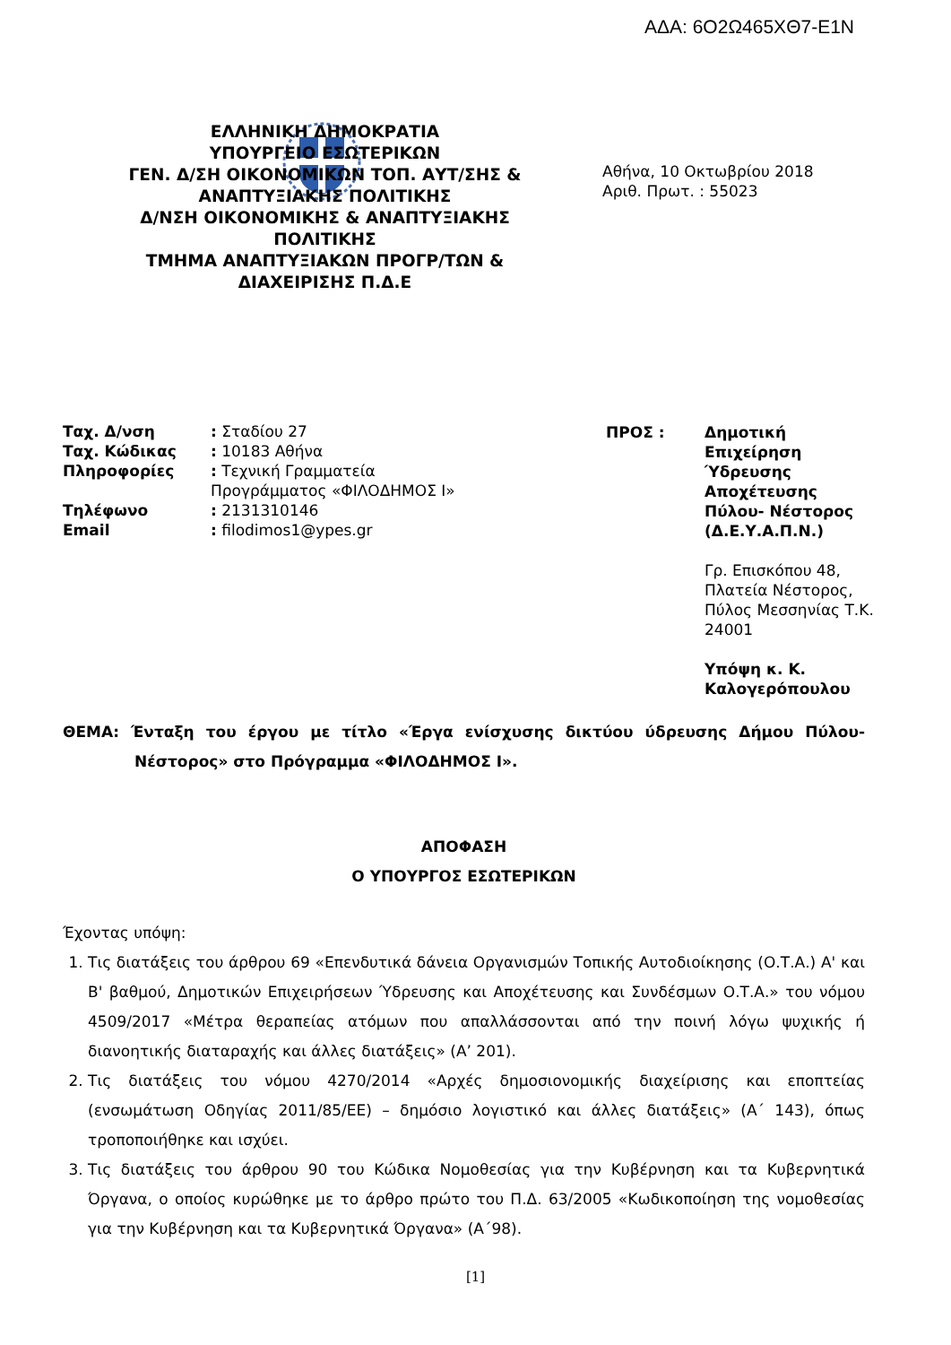ΑΔΑ: 6Ο2Ω465ΧΘ7-Ε1Ν
ΕΛΛΗΝΙΚΗ ΔΗΜΟΚΡΑΤΙΑ
ΥΠΟΥΡΓΕΙΟ ΕΣΩΤΕΡΙΚΩΝ
ΓΕΝ. Δ/ΣΗ ΟΙΚΟΝΟΜΙΚΩΝ ΤΟΠ. ΑΥΤ/ΣΗΣ & ΑΝΑΠΤΥΞΙΑΚΗΣ ΠΟΛΙΤΙΚΗΣ
Δ/ΝΣΗ ΟΙΚΟΝΟΜΙΚΗΣ & ΑΝΑΠΤΥΞΙΑΚΗΣ ΠΟΛΙΤΙΚΗΣ
ΤΜΗΜΑ ΑΝΑΠΤΥΞΙΑΚΩΝ ΠΡΟΓΡ/ΤΩΝ & ΔΙΑΧΕΙΡΙΣΗΣ Π.Δ.Ε
Αθήνα, 10 Οκτωβρίου 2018
Αριθ. Πρωτ. : 55023
| Ταχ. Δ/νση | : Σταδίου 27 |
| Ταχ. Κώδικας | : 10183 Αθήνα |
| Πληροφορίες | : Τεχνική Γραμματεία Προγράμματος «ΦΙΛΟΔΗΜΟΣ Ι» |
| Τηλέφωνο | : 2131310146 |
| Email | : filodimos1@ypes.gr |
| ΠΡΟΣ : | Δημοτική Επιχείρηση Ύδρευσης Αποχέτευσης Πύλου- Νέστορος (Δ.Ε.Υ.Α.Π.Ν.) Γρ. Επισκόπου 48, Πλατεία Νέστορος, Πύλος Μεσσηνίας Τ.Κ. 24001 Υπόψη κ. Κ. Καλογερόπουλου |
ΘΕΜΑ: Ένταξη του έργου με τίτλο «Έργα ενίσχυσης δικτύου ύδρευσης Δήμου Πύλου-Νέστορος» στο Πρόγραμμα «ΦΙΛΟΔΗΜΟΣ Ι».
ΑΠΟΦΑΣΗ
Ο ΥΠΟΥΡΓΟΣ ΕΣΩΤΕΡΙΚΩΝ
Έχοντας υπόψη:
1. Τις διατάξεις του άρθρου 69 «Επενδυτικά δάνεια Οργανισμών Τοπικής Αυτοδιοίκησης (Ο.Τ.Α.) Α' και Β' βαθμού, Δημοτικών Επιχειρήσεων Ύδρευσης και Αποχέτευσης και Συνδέσμων Ο.Τ.Α.» του νόμου 4509/2017 «Μέτρα θεραπείας ατόμων που απαλλάσσονται από την ποινή λόγω ψυχικής ή διανοητικής διαταραχής και άλλες διατάξεις» (Α’ 201).
2. Τις διατάξεις του νόμου 4270/2014 «Αρχές δημοσιονομικής διαχείρισης και εποπτείας (ενσωμάτωση Οδηγίας 2011/85/ΕΕ) – δημόσιο λογιστικό και άλλες διατάξεις» (Α΄ 143), όπως τροποποιήθηκε και ισχύει.
3. Τις διατάξεις του άρθρου 90 του Κώδικα Νομοθεσίας για την Κυβέρνηση και τα Κυβερνητικά Όργανα, ο οποίος κυρώθηκε με το άρθρο πρώτο του Π.Δ. 63/2005 «Κωδικοποίηση της νομοθεσίας για την Κυβέρνηση και τα Κυβερνητικά Όργανα» (Α΄98).
[1]